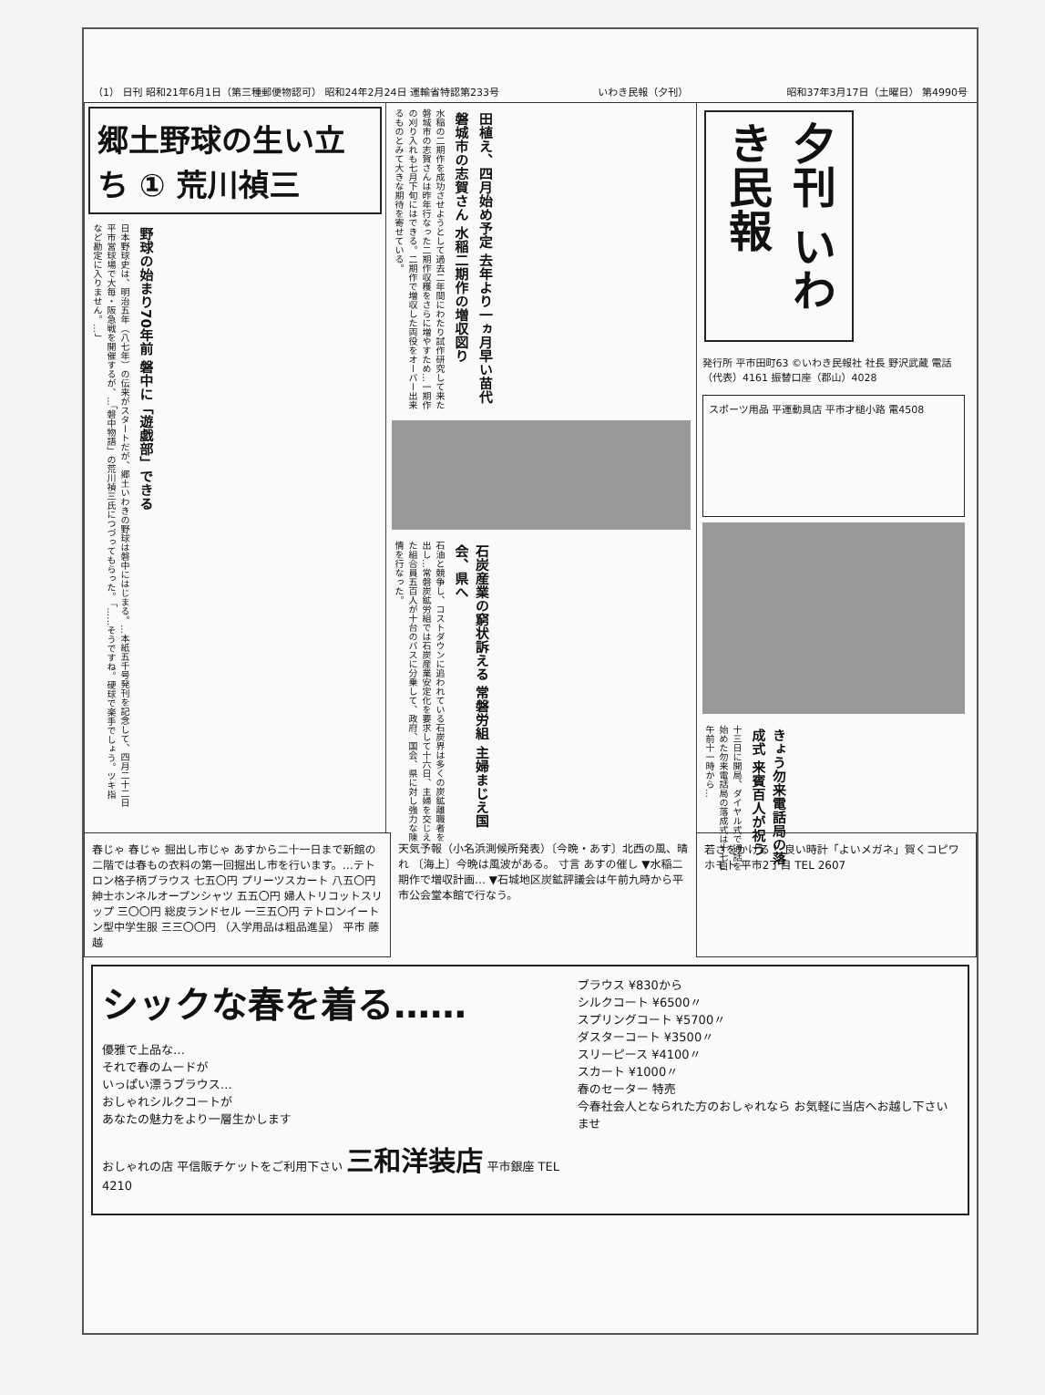（1） 日刊 昭和21年6月1日（第三種郵便物認可） 昭和24年2月24日 運輸省特認第233号 いわき民報（夕刊） 昭和37年3月17日（土曜日） 第4990号
郷土野球の生い立ち ① 荒川禎三
野球の始まり70年前 磐中に「遊戯部」できる
日本野球史は、明治五年（八七年）の伝来がスタートだが、郷土いわきの野球は磐中にはじまる。…本紙五千号発刊を記念して、四月二十二日平市営球場で大毎・阪急戦を開催するが、…「磐中物語」の荒川禎三氏につづってもらった。 「……そうですね。硬球で楽手でしょう。ツキ指など勘定に入りません。…」
田植え、四月始め予定 去年より一ヵ月早い苗代
磐城市の志賀さん 水稲二期作の増収図り
水稲の二期作を成功させようとして過去二年間にわたり試作研究して来た磐城市の志賀さんは昨年行なった二期作収穫をさらに増やすため…一期作の刈り入れも七月下旬にはできる。二期作で増収した両役をオーバー出来るものとみて大きな期待を寄せている。
石炭産業の窮状訴える 常磐労組 主婦まじえ国会、県へ
石油と競争し、コストダウンに追われている石炭界は多くの炭鉱離職者を出し…常磐炭鉱労組では石炭産業安定化を要求して十六日、主婦を交じえた組合員五百人が十台のバスに分乗して、政府、国会、県に対し強力な陳情を行なった。
夕刊 いわき民報
発行所 平市田町63 ©いわき民報社 社長 野沢武蔵 電話（代表）4161 振替口座（郡山）4028
スポーツ用品 平運動具店 平市才槌小路 電4508
きょう勿来電話局の落成式 来賓百人が祝う
十三日に開局、ダイヤル式で通話を始めた勿来電話局の落成式は十七日午前十一時から…
春じゃ 春じゃ 掘出し市じゃ あすから二十一日まで新館の二階では春もの衣料の第一回掘出し市を行います。…テトロン格子柄ブラウス 七五〇円 プリーツスカート 八五〇円 紳士ホンネルオープンシャツ 五五〇円 婦人トリコットスリップ 三〇〇円 総皮ランドセル 一三五〇円 テトロンイートン型中学生服 三三〇〇円 （入学用品は粗品進呈） 平市 藤越
天気予報（小名浜測候所発表）〔今晩・あす〕北西の風、晴れ 〔海上〕今晩は風波がある。 寸言 あすの催し ▼水稲二期作で増収計画… ▼石城地区炭鉱評議会は午前九時から平市公会堂本館で行なう。
若さをかける！ 良い時計「よいメガネ」賀くコピワ ホモト 平市2丁目 TEL 2607
シックな春を着る……
優雅で上品な…
それで春のムードが
いっぱい漂うブラウス…
おしゃれシルクコートが
あなたの魅力をより一層生かします
おしゃれの店 平信販チケットをご利用下さい 三和洋装店 平市銀座 TEL 4210
ブラウス ¥830から
シルクコート ¥6500〃
スプリングコート ¥5700〃
ダスターコート ¥3500〃
スリーピース ¥4100〃
スカート ¥1000〃
春のセーター 特売
今春社会人となられた方のおしゃれなら お気軽に当店へお越し下さいませ